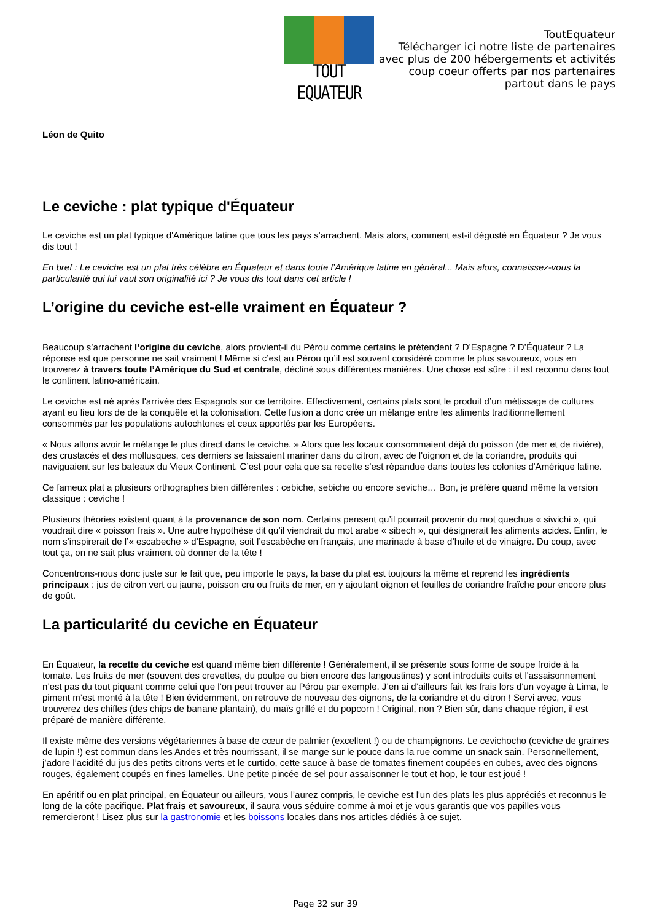TOUT EQUATEUR
ToutEquateur
Télécharger ici notre liste de partenaires
avec plus de 200 hébergements et activités
coup coeur offerts par nos partenaires
partout dans le pays
Léon de Quito
Le ceviche : plat typique d'Équateur
Le ceviche est un plat typique d'Amérique latine que tous les pays s'arrachent. Mais alors, comment est-il dégusté en Équateur ? Je vous dis tout !
En bref : Le ceviche est un plat très célèbre en Équateur et dans toute l’Amérique latine en général... Mais alors, connaissez-vous la particularité qui lui vaut son originalité ici ? Je vous dis tout dans cet article !
L’origine du ceviche est-elle vraiment en Équateur ?
Beaucoup s’arrachent l’origine du ceviche, alors provient-il du Pérou comme certains le prétendent ? D’Espagne ? D’Équateur ? La réponse est que personne ne sait vraiment ! Même si c’est au Pérou qu’il est souvent considéré comme le plus savoureux, vous en trouverez à travers toute l’Amérique du Sud et centrale, décliné sous différentes manières. Une chose est sûre : il est reconnu dans tout le continent latino-américain.
Le ceviche est né après l'arrivée des Espagnols sur ce territoire. Effectivement, certains plats sont le produit d’un métissage de cultures ayant eu lieu lors de de la conquête et la colonisation. Cette fusion a donc crée un mélange entre les aliments traditionnellement consommés par les populations autochtones et ceux apportés par les Européens.
« Nous allons avoir le mélange le plus direct dans le ceviche. » Alors que les locaux consommaient déjà du poisson (de mer et de rivière), des crustacés et des mollusques, ces derniers se laissaient mariner dans du citron, avec de l'oignon et de la coriandre, produits qui naviguaient sur les bateaux du Vieux Continent. C’est pour cela que sa recette s'est répandue dans toutes les colonies d'Amérique latine.
Ce fameux plat a plusieurs orthographes bien différentes : cebiche, sebiche ou encore seviche… Bon, je préfère quand même la version classique : ceviche !
Plusieurs théories existent quant à la provenance de son nom. Certains pensent qu’il pourrait provenir du mot quechua « siwichi », qui voudrait dire « poisson frais ». Une autre hypothèse dit qu’il viendrait du mot arabe « sibech », qui désignerait les aliments acides. Enfin, le nom s'inspirerait de l’« escabeche » d’Espagne, soit l’escabèche en français, une marinade à base d’huile et de vinaigre. Du coup, avec tout ça, on ne sait plus vraiment où donner de la tête !
Concentrons-nous donc juste sur le fait que, peu importe le pays, la base du plat est toujours la même et reprend les ingrédients principaux : jus de citron vert ou jaune, poisson cru ou fruits de mer, en y ajoutant oignon et feuilles de coriandre fraîche pour encore plus de goût.
La particularité du ceviche en Équateur
En Équateur, la recette du ceviche est quand même bien différente ! Généralement, il se présente sous forme de soupe froide à la tomate. Les fruits de mer (souvent des crevettes, du poulpe ou bien encore des langoustines) y sont introduits cuits et l'assaisonnement n’est pas du tout piquant comme celui que l’on peut trouver au Pérou par exemple. J’en ai d’ailleurs fait les frais lors d'un voyage à Lima, le piment m’est monté à la tête ! Bien évidemment, on retrouve de nouveau des oignons, de la coriandre et du citron ! Servi avec, vous trouverez des chifles (des chips de banane plantain), du maïs grillé et du popcorn ! Original, non ? Bien sûr, dans chaque région, il est préparé de manière différente.
Il existe même des versions végétariennes à base de cœur de palmier (excellent !) ou de champignons. Le cevichocho (ceviche de graines de lupin !) est commun dans les Andes et très nourrissant, il se mange sur le pouce dans la rue comme un snack sain. Personnellement, j’adore l’acidité du jus des petits citrons verts et le curtido, cette sauce à base de tomates finement coupées en cubes, avec des oignons rouges, également coupés en fines lamelles. Une petite pincée de sel pour assaisonner le tout et hop, le tour est joué !
En apéritif ou en plat principal, en Équateur ou ailleurs, vous l’aurez compris, le ceviche est l'un des plats les plus appréciés et reconnus le long de la côte pacifique. Plat frais et savoureux, il saura vous séduire comme à moi et je vous garantis que vos papilles vous remercieront ! Lisez plus sur la gastronomie et les boissons locales dans nos articles dédiés à ce sujet.
Page 32 sur 39